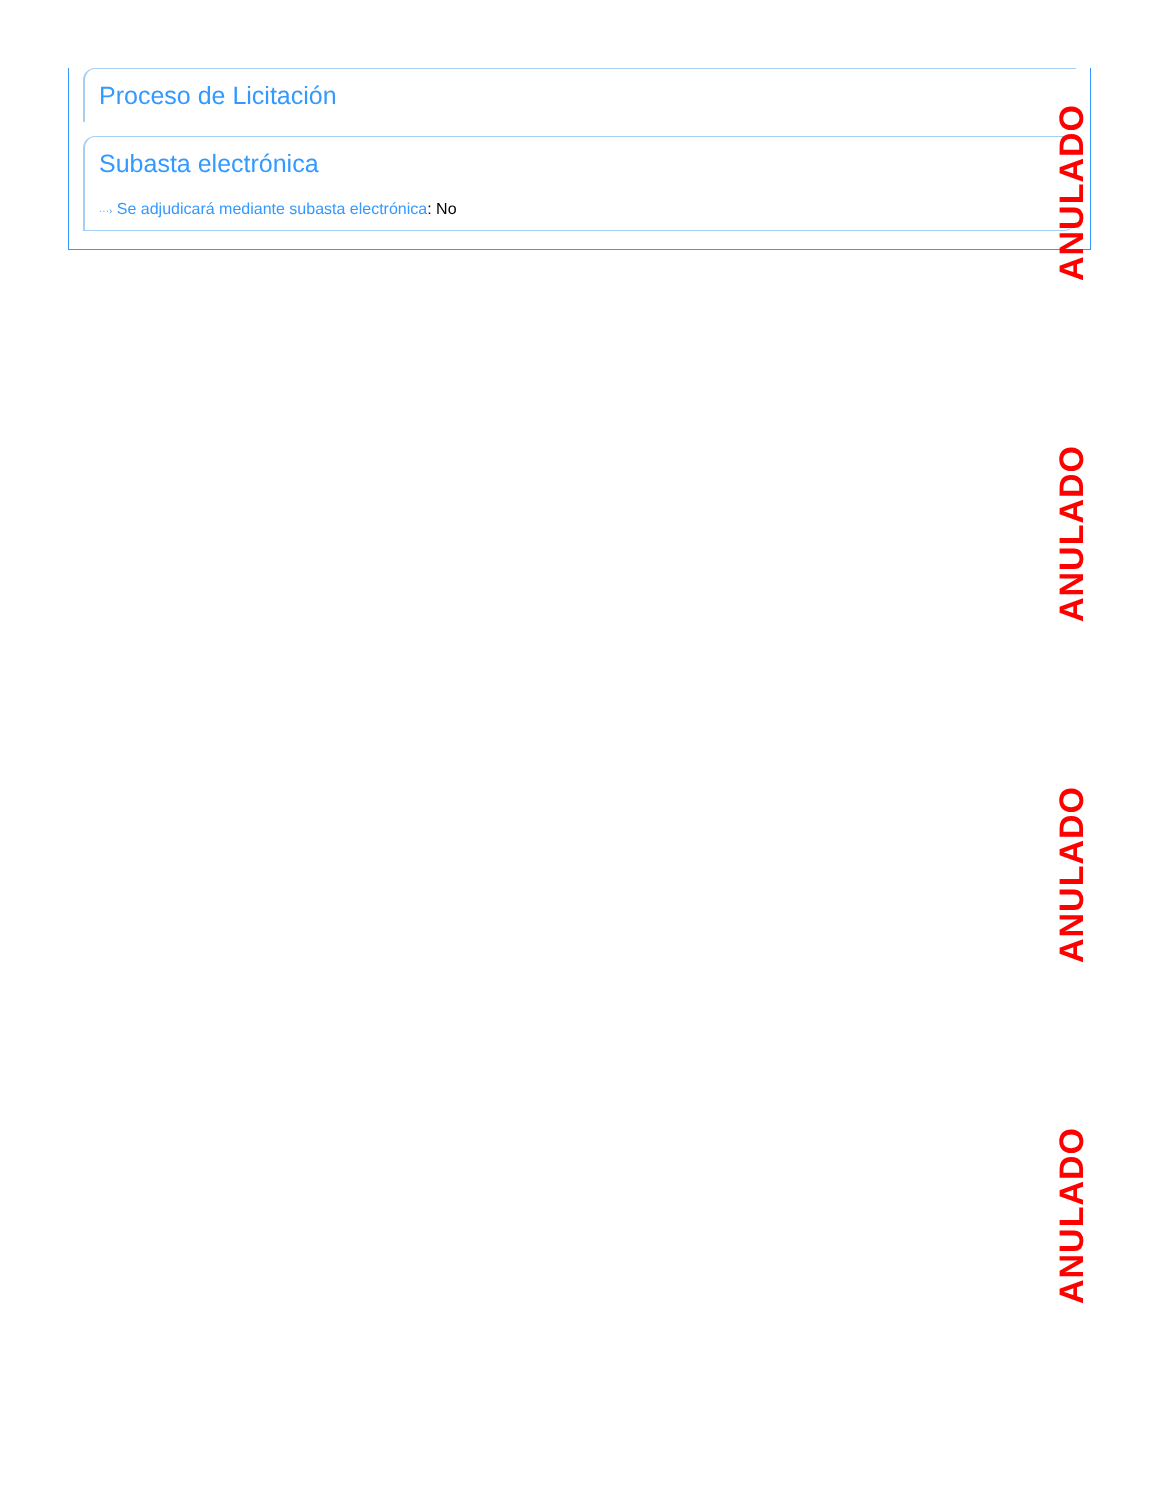ANULADO
ANULADO
ANULADO
ANULADO
Proceso de Licitación
Subasta electrónica
···› Se adjudicará mediante subasta electrónica: No